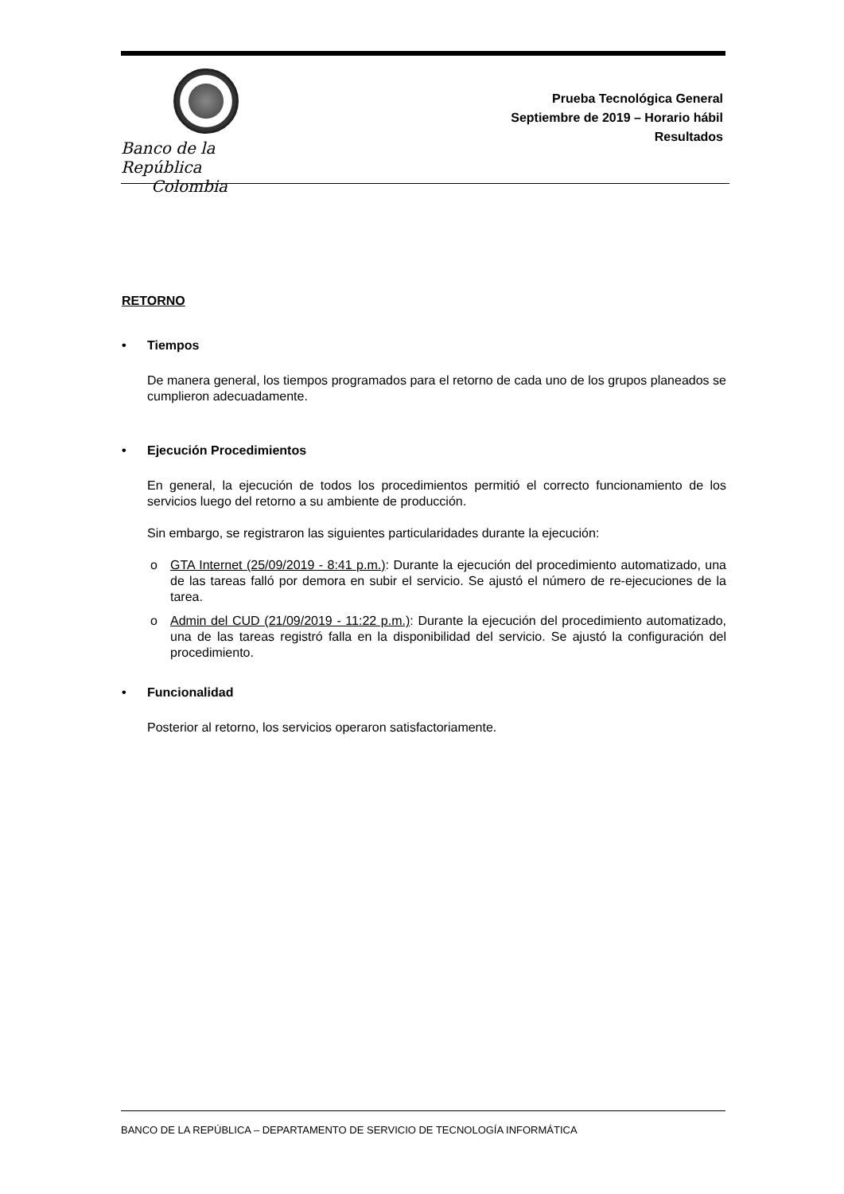Banco de la República
Colombia
Prueba Tecnológica General
Septiembre de 2019 – Horario hábil
Resultados
RETORNO
• Tiempos
De manera general, los tiempos programados para el retorno de cada uno de los grupos planeados se cumplieron adecuadamente.
• Ejecución Procedimientos
En general, la ejecución de todos los procedimientos permitió el correcto funcionamiento de los servicios luego del retorno a su ambiente de producción.
Sin embargo, se registraron las siguientes particularidades durante la ejecución:
o GTA Internet (25/09/2019 - 8:41 p.m.): Durante la ejecución del procedimiento automatizado, una de las tareas falló por demora en subir el servicio. Se ajustó el número de re-ejecuciones de la tarea.
o Admin del CUD (21/09/2019 - 11:22 p.m.): Durante la ejecución del procedimiento automatizado, una de las tareas registró falla en la disponibilidad del servicio. Se ajustó la configuración del procedimiento.
• Funcionalidad
Posterior al retorno, los servicios operaron satisfactoriamente.
BANCO DE LA REPÚBLICA – DEPARTAMENTO DE SERVICIO DE TECNOLOGÍA INFORMÁTICA